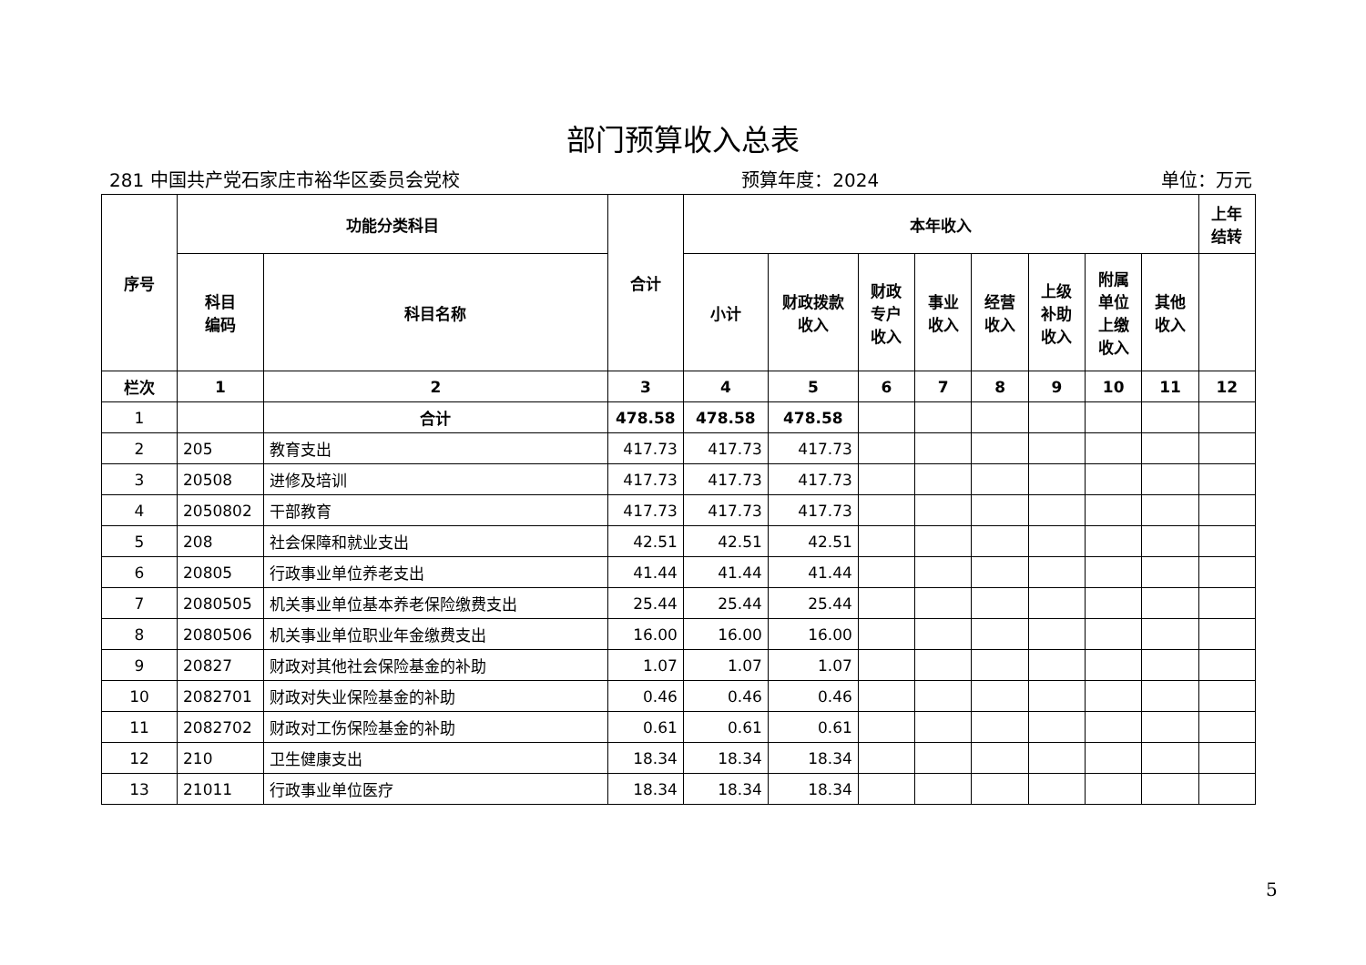部门预算收入总表
281 中国共产党石家庄市裕华区委员会党校 预算年度：2024 单位：万元
| 序号 | 功能分类科目 | | 合计 | 本年收入 | | | | | | | | 上年 结转 |
| --- | --- | --- | --- | --- | --- | --- | --- | --- | --- | --- | --- | --- |
| | 科目 编码 | 科目名称 | | 小计 | 财政拨款 收入 | 财政 专户 收入 | 事业 收入 | 经营 收入 | 上级 补助 收入 | 附属 单位 上缴 收入 | 其他 收入 | |
| 栏次 | 1 | 2 | 3 | 4 | 5 | 6 | 7 | 8 | 9 | 10 | 11 | 12 |
| 1 | | 合计 | 478.58 | 478.58 | 478.58 | | | | | | | |
| 2 | 205 | 教育支出 | 417.73 | 417.73 | 417.73 | | | | | | | |
| 3 | 20508 | 进修及培训 | 417.73 | 417.73 | 417.73 | | | | | | | |
| 4 | 2050802 | 干部教育 | 417.73 | 417.73 | 417.73 | | | | | | | |
| 5 | 208 | 社会保障和就业支出 | 42.51 | 42.51 | 42.51 | | | | | | | |
| 6 | 20805 | 行政事业单位养老支出 | 41.44 | 41.44 | 41.44 | | | | | | | |
| 7 | 2080505 | 机关事业单位基本养老保险缴费支出 | 25.44 | 25.44 | 25.44 | | | | | | | |
| 8 | 2080506 | 机关事业单位职业年金缴费支出 | 16.00 | 16.00 | 16.00 | | | | | | | |
| 9 | 20827 | 财政对其他社会保险基金的补助 | 1.07 | 1.07 | 1.07 | | | | | | | |
| 10 | 2082701 | 财政对失业保险基金的补助 | 0.46 | 0.46 | 0.46 | | | | | | | |
| 11 | 2082702 | 财政对工伤保险基金的补助 | 0.61 | 0.61 | 0.61 | | | | | | | |
| 12 | 210 | 卫生健康支出 | 18.34 | 18.34 | 18.34 | | | | | | | |
| 13 | 21011 | 行政事业单位医疗 | 18.34 | 18.34 | 18.34 | | | | | | | |
5